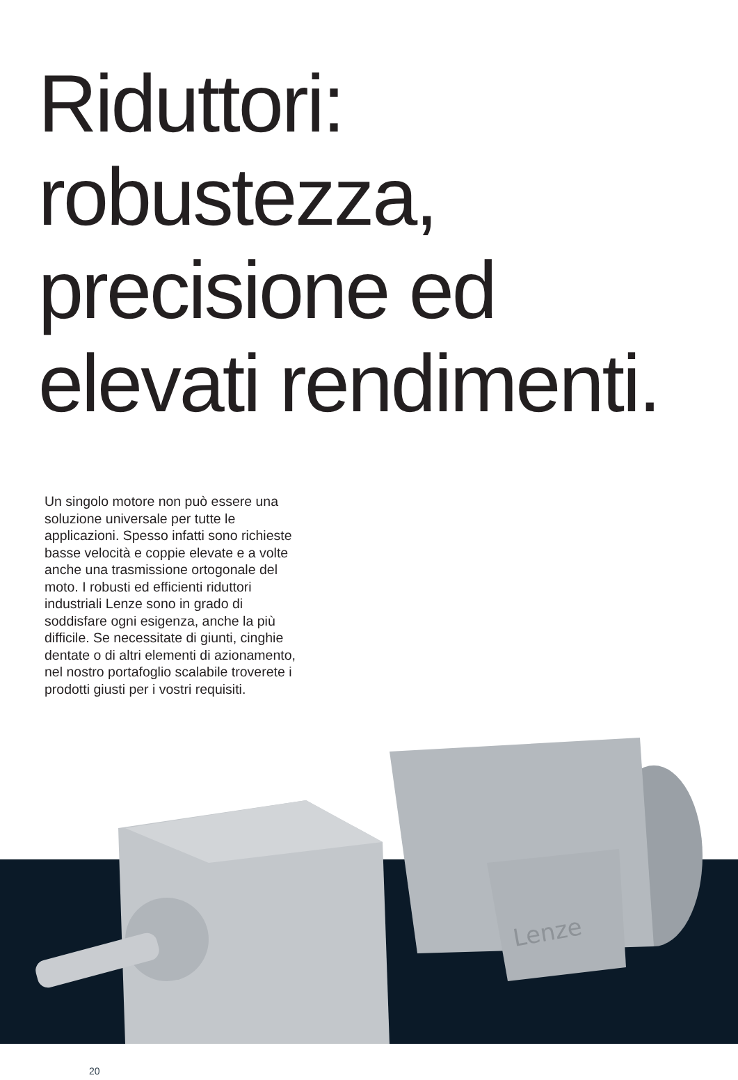Riduttori:
robustezza,
precisione ed
elevati rendimenti.
Un singolo motore non può essere una soluzione universale per tutte le applicazioni. Spesso infatti sono richieste basse velocità e coppie elevate e a volte anche una trasmissione ortogonale del moto. I robusti ed efficienti riduttori industriali Lenze sono in grado di soddisfare ogni esigenza, anche la più difficile. Se necessitate di giunti, cinghie dentate o di altri elementi di azionamento, nel nostro portafoglio scalabile troverete i prodotti giusti per i vostri requisiti.
Lenze
20